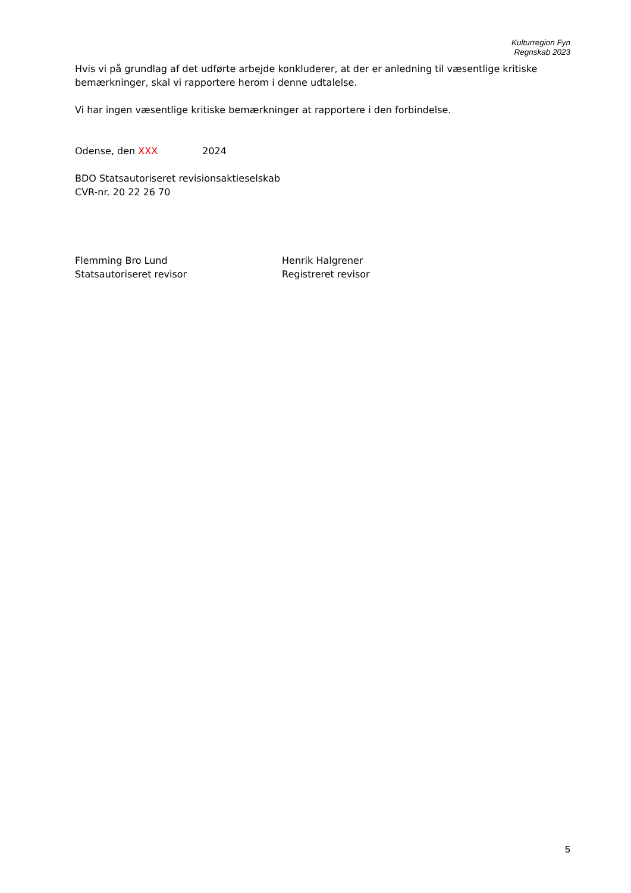Kulturregion Fyn
Regnskab 2023
Hvis vi på grundlag af det udførte arbejde konkluderer, at der er anledning til væsentlige kritiske bemærkninger, skal vi rapportere herom i denne udtalelse.
Vi har ingen væsentlige kritiske bemærkninger at rapportere i den forbindelse.
Odense, den XXX 2024
BDO Statsautoriseret revisionsaktieselskab
CVR-nr. 20 22 26 70
Flemming Bro Lund
Statsautoriseret revisor
Henrik Halgrener
Registreret revisor
5